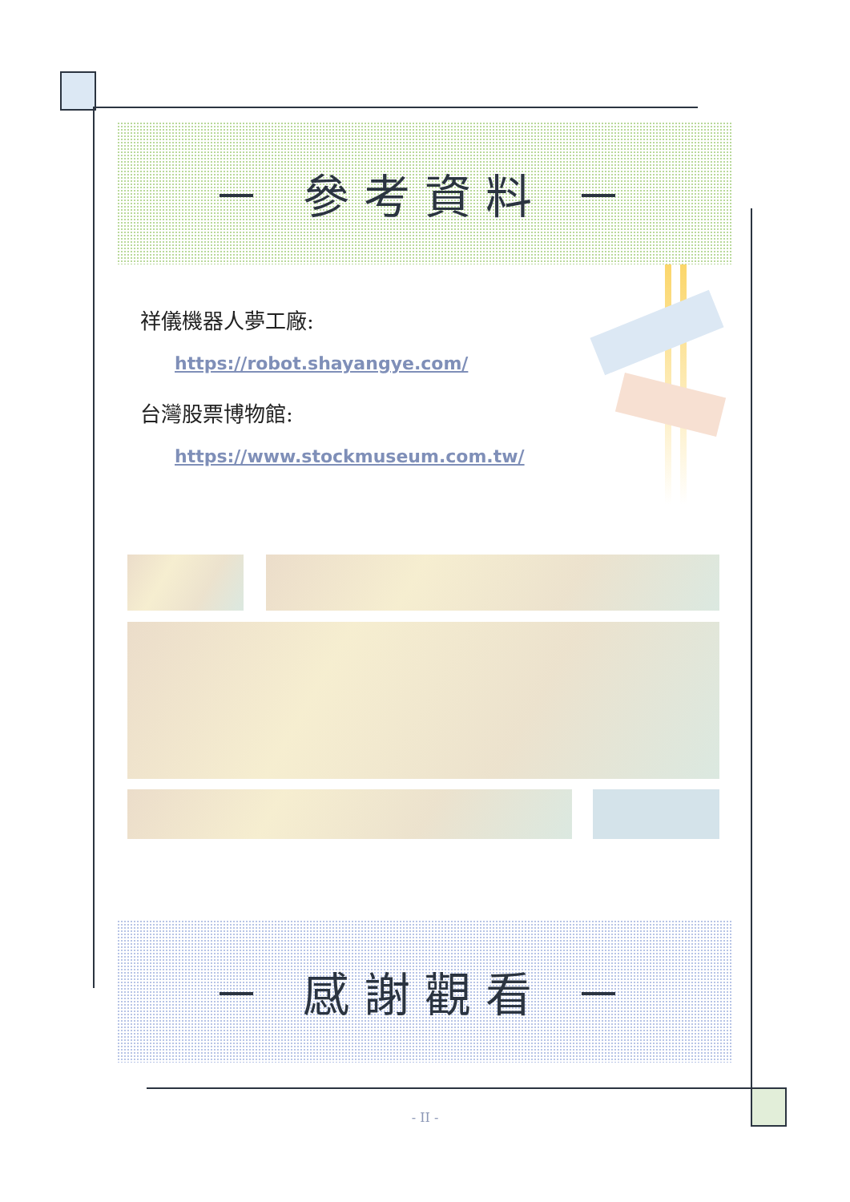－ 參考資料 －
祥儀機器人夢工廠:
https://robot.shayangye.com/
台灣股票博物館:
https://www.stockmuseum.com.tw/
－ 感謝觀看 －
- II -